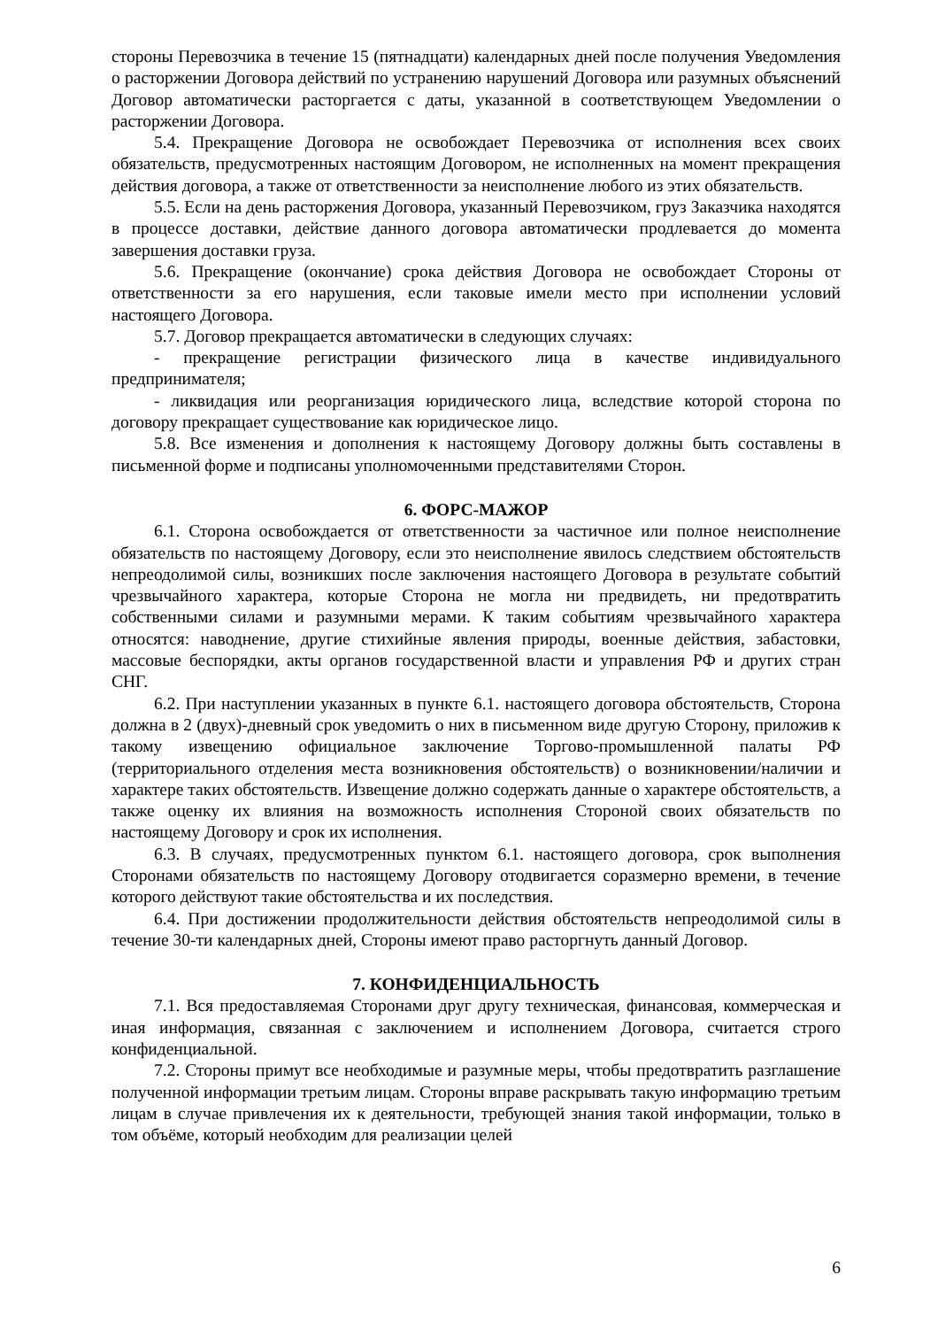стороны Перевозчика в течение 15 (пятнадцати) календарных дней после получения Уведомления о расторжении Договора действий по устранению нарушений Договора или разумных объяснений Договор автоматически расторгается с даты, указанной в соответствующем Уведомлении о расторжении Договора.
5.4. Прекращение Договора не освобождает Перевозчика от исполнения всех своих обязательств, предусмотренных настоящим Договором, не исполненных на момент прекращения действия договора, а также от ответственности за неисполнение любого из этих обязательств.
5.5. Если на день расторжения Договора, указанный Перевозчиком, груз Заказчика находятся в процессе доставки, действие данного договора автоматически продлевается до момента завершения доставки груза.
5.6. Прекращение (окончание) срока действия Договора не освобождает Стороны от ответственности за его нарушения, если таковые имели место при исполнении условий настоящего Договора.
5.7. Договор прекращается автоматически в следующих случаях:
- прекращение регистрации физического лица в качестве индивидуального предпринимателя;
- ликвидация или реорганизация юридического лица, вследствие которой сторона по договору прекращает существование как юридическое лицо.
5.8. Все изменения и дополнения к настоящему Договору должны быть составлены в письменной форме и подписаны уполномоченными представителями Сторон.
6. ФОРС-МАЖОР
6.1. Сторона освобождается от ответственности за частичное или полное неисполнение обязательств по настоящему Договору, если это неисполнение явилось следствием обстоятельств непреодолимой силы, возникших после заключения настоящего Договора в результате событий чрезвычайного характера, которые Сторона не могла ни предвидеть, ни предотвратить собственными силами и разумными мерами. К таким событиям чрезвычайного характера относятся: наводнение, другие стихийные явления природы, военные действия, забастовки, массовые беспорядки, акты органов государственной власти и управления РФ и других стран СНГ.
6.2. При наступлении указанных в пункте 6.1. настоящего договора обстоятельств, Сторона должна в 2 (двух)-дневный срок уведомить о них в письменном виде другую Сторону, приложив к такому извещению официальное заключение Торгово-промышленной палаты РФ (территориального отделения места возникновения обстоятельств) о возникновении/наличии и характере таких обстоятельств. Извещение должно содержать данные о характере обстоятельств, а также оценку их влияния на возможность исполнения Стороной своих обязательств по настоящему Договору и срок их исполнения.
6.3. В случаях, предусмотренных пунктом 6.1. настоящего договора, срок выполнения Сторонами обязательств по настоящему Договору отодвигается соразмерно времени, в течение которого действуют такие обстоятельства и их последствия.
6.4. При достижении продолжительности действия обстоятельств непреодолимой силы в течение 30-ти календарных дней, Стороны имеют право расторгнуть данный Договор.
7. КОНФИДЕНЦИАЛЬНОСТЬ
7.1. Вся предоставляемая Сторонами друг другу техническая, финансовая, коммерческая и иная информация, связанная с заключением и исполнением Договора, считается строго конфиденциальной.
7.2. Стороны примут все необходимые и разумные меры, чтобы предотвратить разглашение полученной информации третьим лицам. Стороны вправе раскрывать такую информацию третьим лицам в случае привлечения их к деятельности, требующей знания такой информации, только в том объёме, который необходим для реализации целей
6